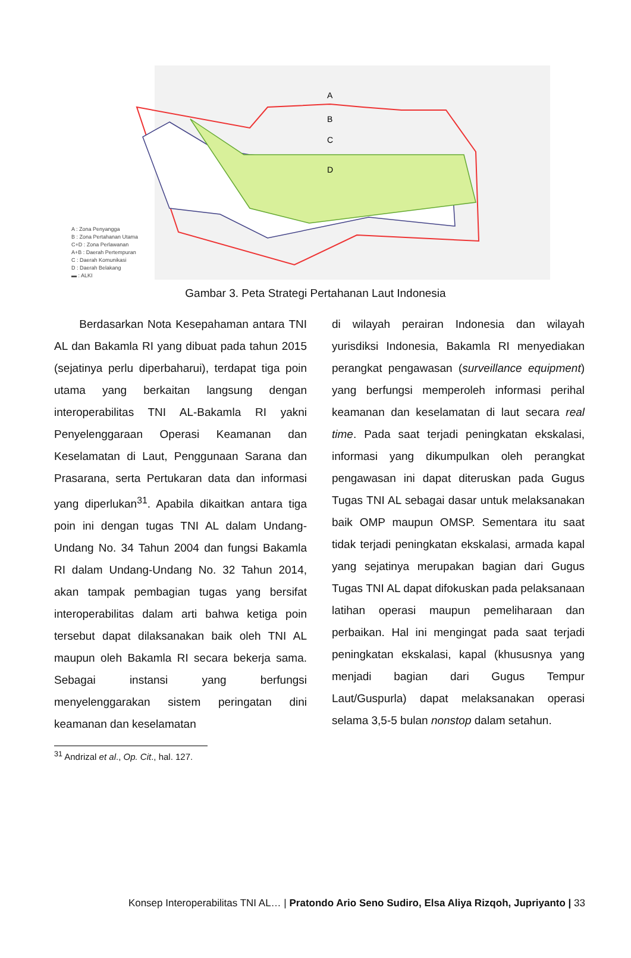A
B
C
D
A : Zona Penyangga
B : Zona Pertahanan Utama
C+D : Zona Perlawanan
A+B : Daerah Pertempuran
C : Daerah Komunikasi
D : Daerah Belakang
▬ : ALKI
Gambar 3. Peta Strategi Pertahanan Laut Indonesia
Berdasarkan Nota Kesepahaman antara TNI AL dan Bakamla RI yang dibuat pada tahun 2015 (sejatinya perlu diperbaharui), terdapat tiga poin utama yang berkaitan langsung dengan interoperabilitas TNI AL-Bakamla RI yakni Penyelenggaraan Operasi Keamanan dan Keselamatan di Laut, Penggunaan Sarana dan Prasarana, serta Pertukaran data dan informasi yang diperlukan<sup>31</sup>. Apabila dikaitkan antara tiga poin ini dengan tugas TNI AL dalam Undang-Undang No. 34 Tahun 2004 dan fungsi Bakamla RI dalam Undang-Undang No. 32 Tahun 2014, akan tampak pembagian tugas yang bersifat interoperabilitas dalam arti bahwa ketiga poin tersebut dapat dilaksanakan baik oleh TNI AL maupun oleh Bakamla RI secara bekerja sama. Sebagai instansi yang berfungsi menyelenggarakan sistem peringatan dini keamanan dan keselamatan
di wilayah perairan Indonesia dan wilayah yurisdiksi Indonesia, Bakamla RI menyediakan perangkat pengawasan (surveillance equipment) yang berfungsi memperoleh informasi perihal keamanan dan keselamatan di laut secara real time. Pada saat terjadi peningkatan ekskalasi, informasi yang dikumpulkan oleh perangkat pengawasan ini dapat diteruskan pada Gugus Tugas TNI AL sebagai dasar untuk melaksanakan baik OMP maupun OMSP. Sementara itu saat tidak terjadi peningkatan ekskalasi, armada kapal yang sejatinya merupakan bagian dari Gugus Tugas TNI AL dapat difokuskan pada pelaksanaan latihan operasi maupun pemeliharaan dan perbaikan. Hal ini mengingat pada saat terjadi peningkatan ekskalasi, kapal (khususnya yang menjadi bagian dari Gugus Tempur Laut/Guspurla) dapat melaksanakan operasi selama 3,5-5 bulan nonstop dalam setahun.
<sup>31</sup> Andrizal et al., Op. Cit., hal. 127.
Konsep Interoperabilitas TNI AL… | Pratondo Ario Seno Sudiro, Elsa Aliya Rizqoh, Jupriyanto | 33